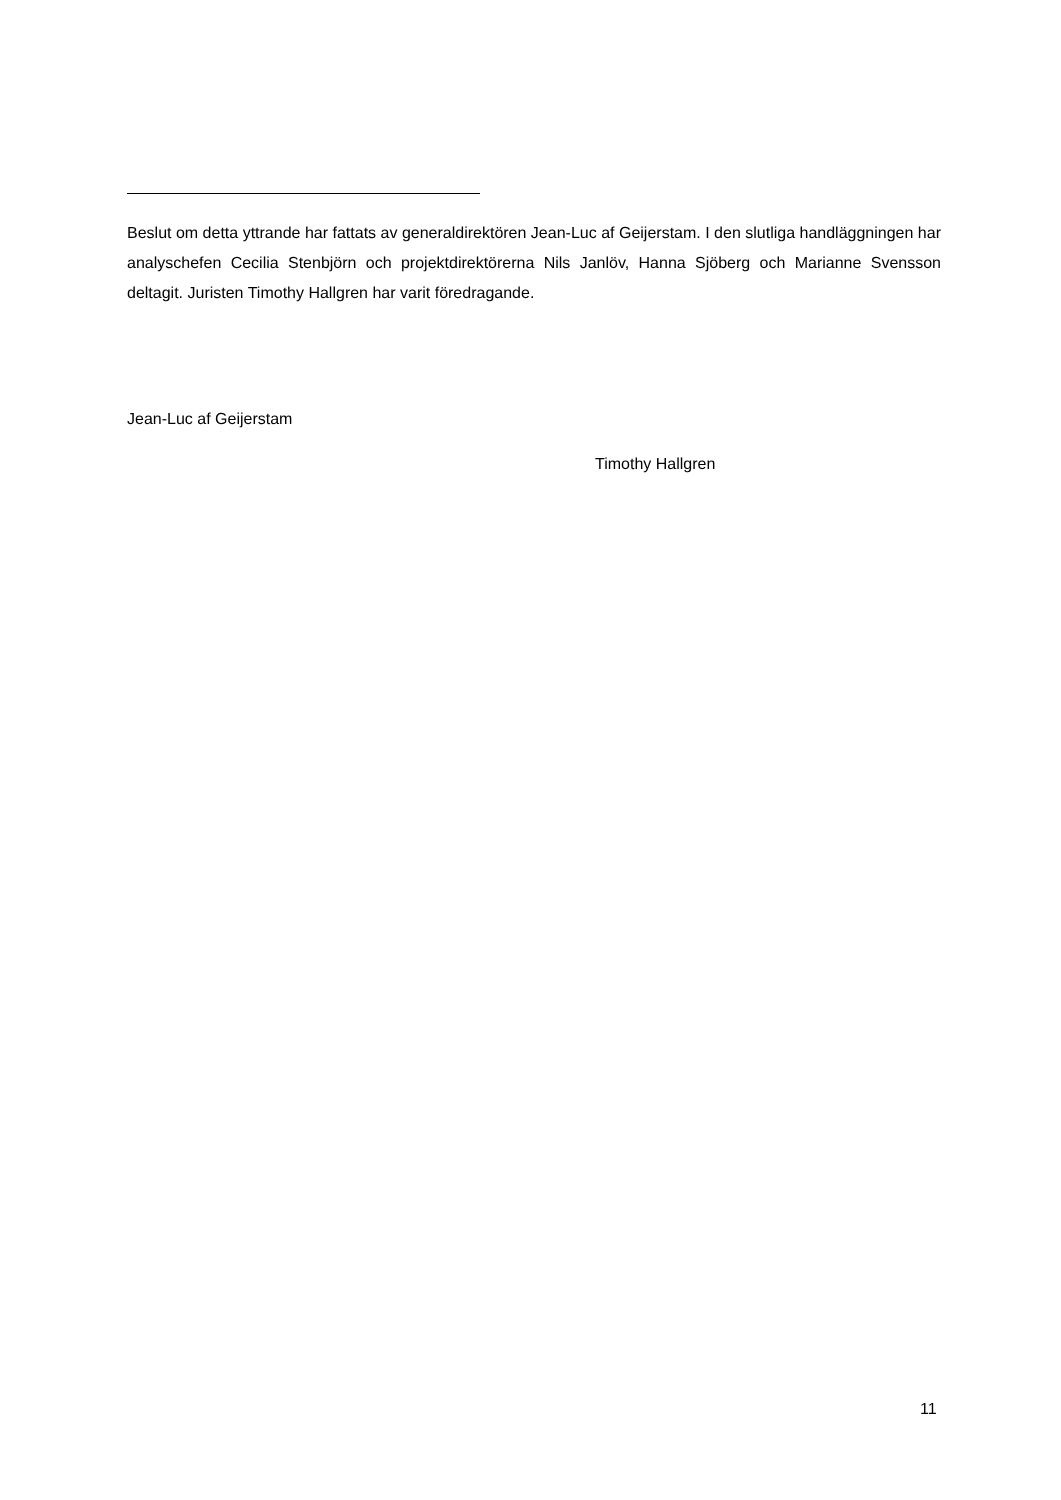Beslut om detta yttrande har fattats av generaldirektören Jean-Luc af Geijerstam. I den slutliga handläggningen har analyschefen Cecilia Stenbjörn och projektdirektörerna Nils Janlöv, Hanna Sjöberg och Marianne Svensson deltagit. Juristen Timothy Hallgren har varit föredragande.
Jean-Luc af Geijerstam
Timothy Hallgren
11